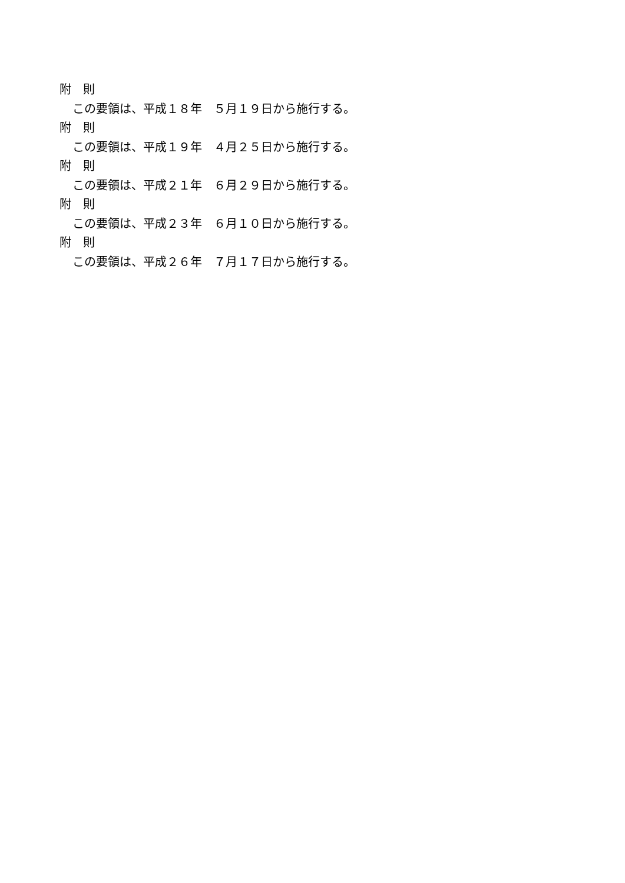附　則
この要領は、平成１８年　５月１９日から施行する。
附　則
この要領は、平成１９年　４月２５日から施行する。
附　則
この要領は、平成２１年　６月２９日から施行する。
附　則
この要領は、平成２３年　６月１０日から施行する。
附　則
この要領は、平成２６年　７月１７日から施行する。